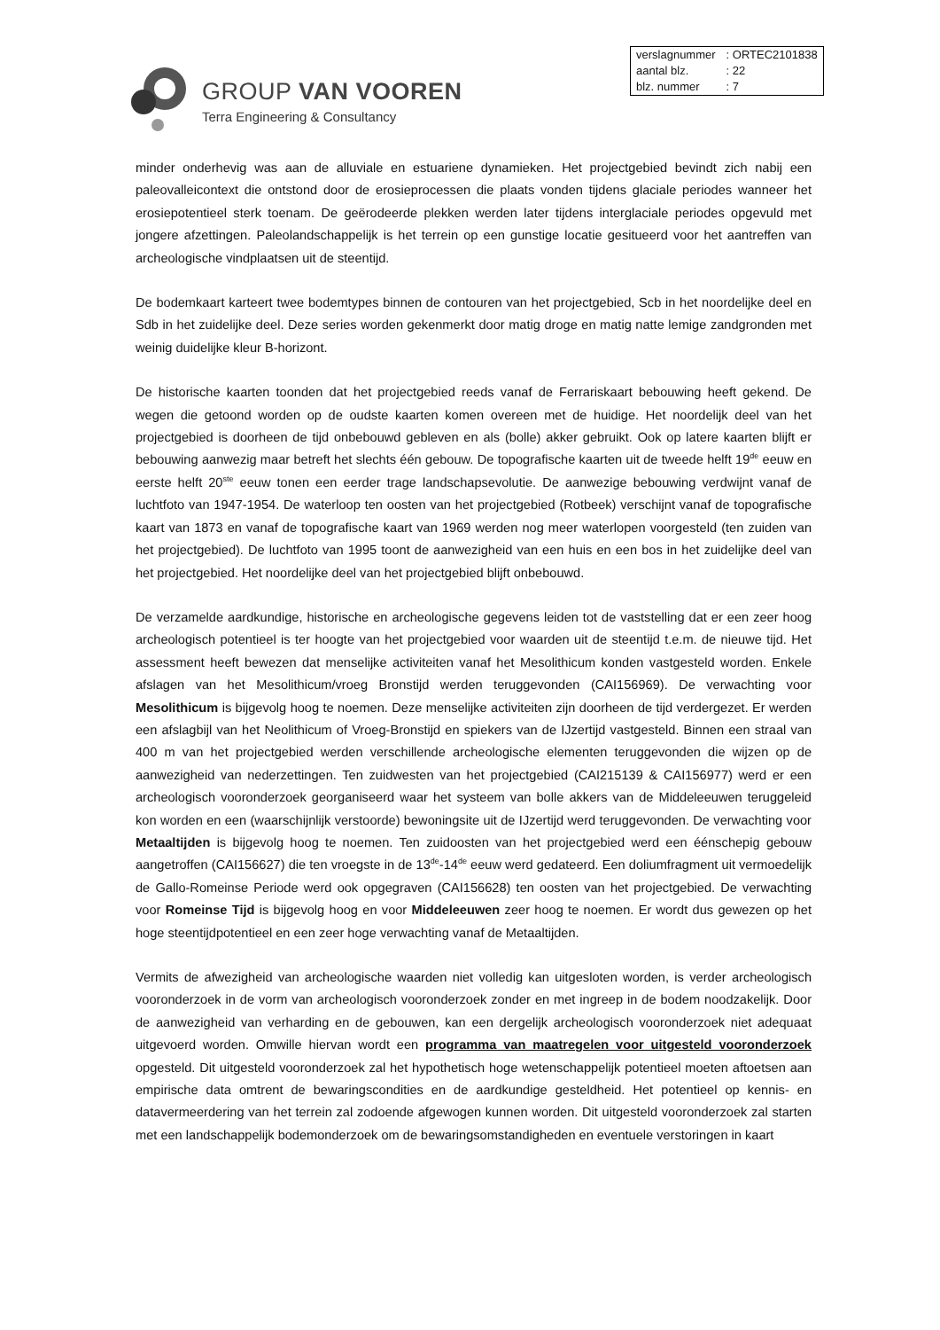GROUP VAN VOOREN
Terra Engineering & Consultancy
| verslagnummer | : ORTEC2101838 |
| aantal blz. | : 22 |
| blz. nummer | : 7 |
minder onderhevig was aan de alluviale en estuariene dynamieken. Het projectgebied bevindt zich nabij een paleovalleicontext die ontstond door de erosieprocessen die plaats vonden tijdens glaciale periodes wanneer het erosiepotentieel sterk toenam. De geërodeerde plekken werden later tijdens interglaciale periodes opgevuld met jongere afzettingen. Paleolandschappelijk is het terrein op een gunstige locatie gesitueerd voor het aantreffen van archeologische vindplaatsen uit de steentijd.
De bodemkaart karteert twee bodemtypes binnen de contouren van het projectgebied, Scb in het noordelijke deel en Sdb in het zuidelijke deel. Deze series worden gekenmerkt door matig droge en matig natte lemige zandgronden met weinig duidelijke kleur B-horizont.
De historische kaarten toonden dat het projectgebied reeds vanaf de Ferrariskaart bebouwing heeft gekend. De wegen die getoond worden op de oudste kaarten komen overeen met de huidige. Het noordelijk deel van het projectgebied is doorheen de tijd onbebouwd gebleven en als (bolle) akker gebruikt. Ook op latere kaarten blijft er bebouwing aanwezig maar betreft het slechts één gebouw. De topografische kaarten uit de tweede helft 19<sup>de</sup> eeuw en eerste helft 20<sup>ste</sup> eeuw tonen een eerder trage landschapsevolutie. De aanwezige bebouwing verdwijnt vanaf de luchtfoto van 1947-1954. De waterloop ten oosten van het projectgebied (Rotbeek) verschijnt vanaf de topografische kaart van 1873 en vanaf de topografische kaart van 1969 werden nog meer waterlopen voorgesteld (ten zuiden van het projectgebied). De luchtfoto van 1995 toont de aanwezigheid van een huis en een bos in het zuidelijke deel van het projectgebied. Het noordelijke deel van het projectgebied blijft onbebouwd.
De verzamelde aardkundige, historische en archeologische gegevens leiden tot de vaststelling dat er een zeer hoog archeologisch potentieel is ter hoogte van het projectgebied voor waarden uit de steentijd t.e.m. de nieuwe tijd. Het assessment heeft bewezen dat menselijke activiteiten vanaf het Mesolithicum konden vastgesteld worden. Enkele afslagen van het Mesolithicum/vroeg Bronstijd werden teruggevonden (CAI156969). De verwachting voor Mesolithicum is bijgevolg hoog te noemen. Deze menselijke activiteiten zijn doorheen de tijd verdergezet. Er werden een afslagbijl van het Neolithicum of Vroeg-Bronstijd en spiekers van de IJzertijd vastgesteld. Binnen een straal van 400 m van het projectgebied werden verschillende archeologische elementen teruggevonden die wijzen op de aanwezigheid van nederzettingen. Ten zuidwesten van het projectgebied (CAI215139 & CAI156977) werd er een archeologisch vooronderzoek georganiseerd waar het systeem van bolle akkers van de Middeleeuwen teruggeleid kon worden en een (waarschijnlijk verstoorde) bewoningsite uit de IJzertijd werd teruggevonden. De verwachting voor Metaaltijden is bijgevolg hoog te noemen. Ten zuidoosten van het projectgebied werd een éénschepig gebouw aangetroffen (CAI156627) die ten vroegste in de 13<sup>de</sup>-14<sup>de</sup> eeuw werd gedateerd. Een doliumfragment uit vermoedelijk de Gallo-Romeinse Periode werd ook opgegraven (CAI156628) ten oosten van het projectgebied. De verwachting voor Romeinse Tijd is bijgevolg hoog en voor Middeleeuwen zeer hoog te noemen. Er wordt dus gewezen op het hoge steentijdpotentieel en een zeer hoge verwachting vanaf de Metaaltijden.
Vermits de afwezigheid van archeologische waarden niet volledig kan uitgesloten worden, is verder archeologisch vooronderzoek in de vorm van archeologisch vooronderzoek zonder en met ingreep in de bodem noodzakelijk. Door de aanwezigheid van verharding en de gebouwen, kan een dergelijk archeologisch vooronderzoek niet adequaat uitgevoerd worden. Omwille hiervan wordt een programma van maatregelen voor uitgesteld vooronderzoek opgesteld. Dit uitgesteld vooronderzoek zal het hypothetisch hoge wetenschappelijk potentieel moeten aftoetsen aan empirische data omtrent de bewaringscondities en de aardkundige gesteldheid. Het potentieel op kennis- en datavermeerdering van het terrein zal zodoende afgewogen kunnen worden. Dit uitgesteld vooronderzoek zal starten met een landschappelijk bodemonderzoek om de bewaringsomstandigheden en eventuele verstoringen in kaart